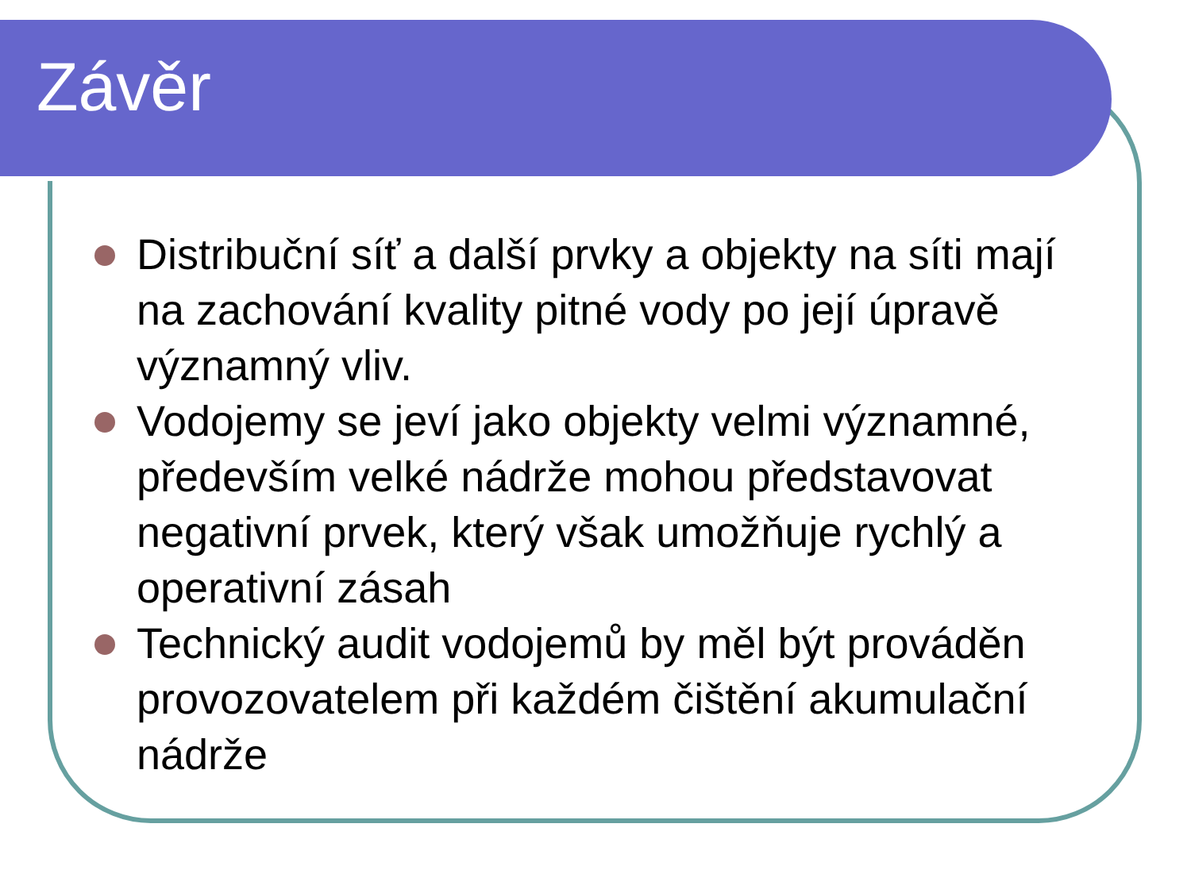Závěr
Distribuční síť a další prvky a objekty na síti mají na zachování kvality pitné vody po její úpravě významný vliv.
Vodojemy se jeví jako objekty velmi významné, především velké nádrže mohou představovat negativní prvek, který však umožňuje rychlý a operativní zásah
Technický audit vodojemů by měl být prováděn provozovatelem při každém čištění akumulační nádrže